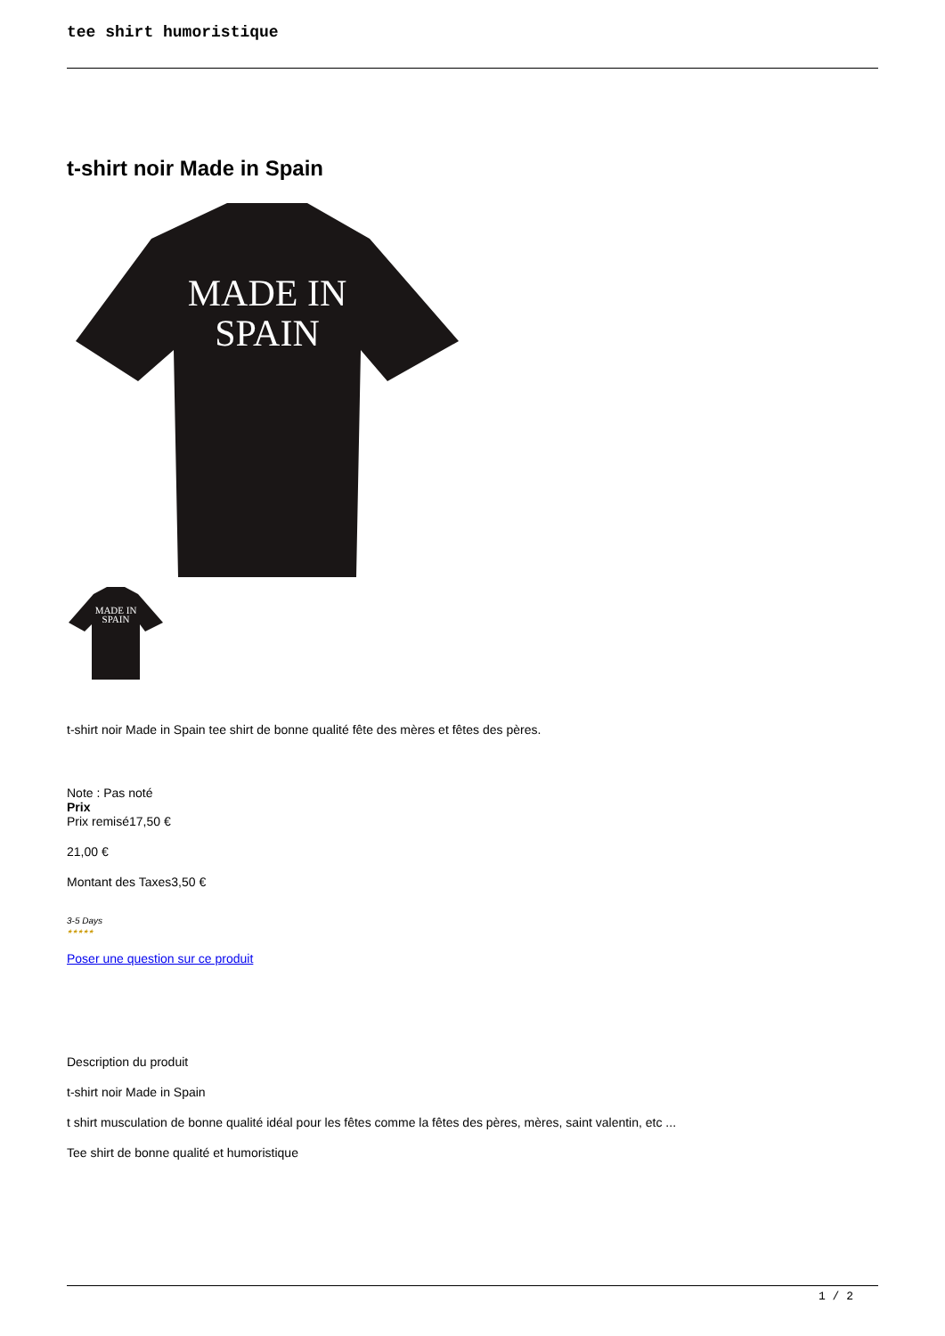tee shirt humoristique
t-shirt noir Made in Spain
MADE IN
SPAIN
MADE IN
SPAIN
t-shirt noir Made in Spain tee shirt de bonne qualité fête des mères et fêtes des pères.
Note : Pas noté
Prix
Prix remisé17,50 €
21,00 €
Montant des Taxes3,50 €
3-5 Days
★★★★★
Poser une question sur ce produit
Description du produit
t-shirt noir Made in Spain
t shirt musculation de bonne qualité idéal pour les fêtes comme la fêtes des pères, mères, saint valentin, etc ...
Tee shirt de bonne qualité et humoristique
1 / 2